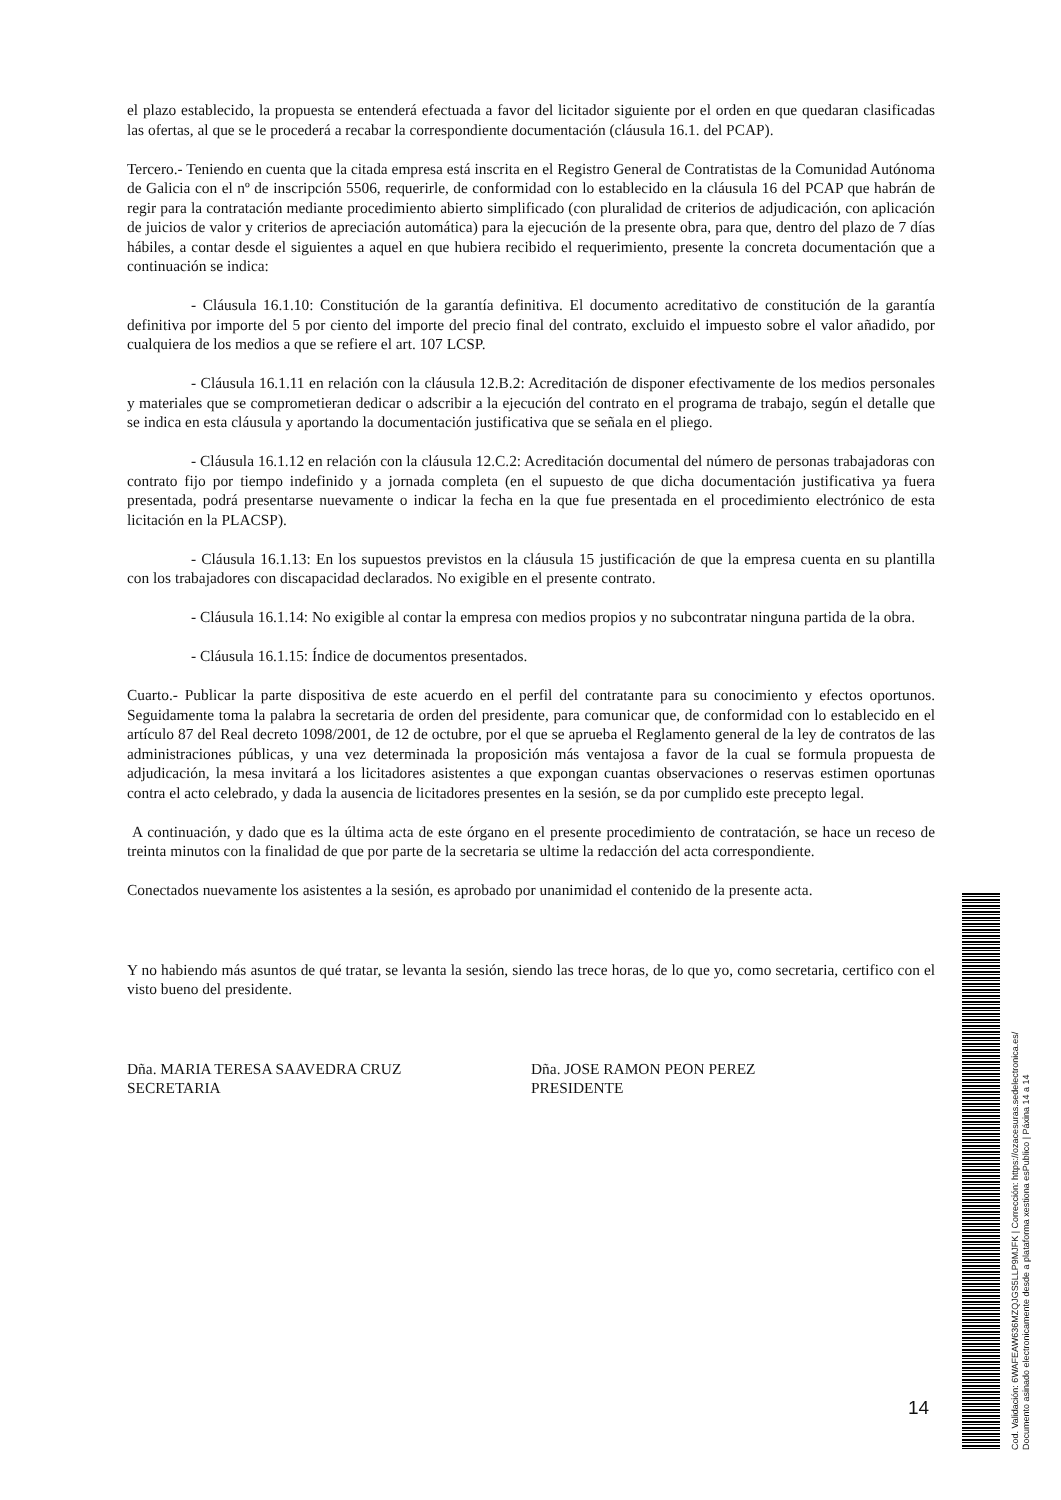el plazo establecido, la propuesta se entenderá efectuada a favor del licitador siguiente por el orden en que quedaran clasificadas las ofertas, al que se le procederá a recabar la correspondiente documentación (cláusula 16.1. del PCAP).
Tercero.- Teniendo en cuenta que la citada empresa está inscrita en el Registro General de Contratistas de la Comunidad Autónoma de Galicia con el nº de inscripción 5506, requerirle, de conformidad con lo establecido en la cláusula 16 del PCAP que habrán de regir para la contratación mediante procedimiento abierto simplificado (con pluralidad de criterios de adjudicación, con aplicación de juicios de valor y criterios de apreciación automática) para la ejecución de la presente obra, para que, dentro del plazo de 7 días hábiles, a contar desde el siguientes a aquel en que hubiera recibido el requerimiento, presente la concreta documentación que a continuación se indica:
- Cláusula 16.1.10: Constitución de la garantía definitiva. El documento acreditativo de constitución de la garantía definitiva por importe del 5 por ciento del importe del precio final del contrato, excluido el impuesto sobre el valor añadido, por cualquiera de los medios a que se refiere el art. 107 LCSP.
- Cláusula 16.1.11 en relación con la cláusula 12.B.2: Acreditación de disponer efectivamente de los medios personales y materiales que se comprometieran dedicar o adscribir a la ejecución del contrato en el programa de trabajo, según el detalle que se indica en esta cláusula y aportando la documentación justificativa que se señala en el pliego.
- Cláusula 16.1.12 en relación con la cláusula 12.C.2: Acreditación documental del número de personas trabajadoras con contrato fijo por tiempo indefinido y a jornada completa (en el supuesto de que dicha documentación justificativa ya fuera presentada, podrá presentarse nuevamente o indicar la fecha en la que fue presentada en el procedimiento electrónico de esta licitación en la PLACSP).
- Cláusula 16.1.13: En los supuestos previstos en la cláusula 15 justificación de que la empresa cuenta en su plantilla con los trabajadores con discapacidad declarados. No exigible en el presente contrato.
- Cláusula 16.1.14: No exigible al contar la empresa con medios propios y no subcontratar ninguna partida de la obra.
- Cláusula 16.1.15: Índice de documentos presentados.
Cuarto.- Publicar la parte dispositiva de este acuerdo en el perfil del contratante para su conocimiento y efectos oportunos. Seguidamente toma la palabra la secretaria de orden del presidente, para comunicar que, de conformidad con lo establecido en el artículo 87 del Real decreto 1098/2001, de 12 de octubre, por el que se aprueba el Reglamento general de la ley de contratos de las administraciones públicas, y una vez determinada la proposición más ventajosa a favor de la cual se formula propuesta de adjudicación, la mesa invitará a los licitadores asistentes a que expongan cuantas observaciones o reservas estimen oportunas contra el acto celebrado, y dada la ausencia de licitadores presentes en la sesión, se da por cumplido este precepto legal.
A continuación, y dado que es la última acta de este órgano en el presente procedimiento de contratación, se hace un receso de treinta minutos con la finalidad de que por parte de la secretaria se ultime la redacción del acta correspondiente.
Conectados nuevamente los asistentes a la sesión, es aprobado por unanimidad el contenido de la presente acta.
Y no habiendo más asuntos de qué tratar, se levanta la sesión, siendo las trece horas, de lo que yo, como secretaria, certifico con el visto bueno del presidente.
Dña. MARIA TERESA SAAVEDRA CRUZ
SECRETARIA
Dña. JOSE RAMON PEON PEREZ
PRESIDENTE
14
Cod. Validación: 6WAFEAW636MZQJGS5LLP9MJFK | Corrección: https://ozacesuras.sedelectronica.es/
Documento asinado electronicamente desde a plataforma xestiona esPublico | Páxina 14 a 14